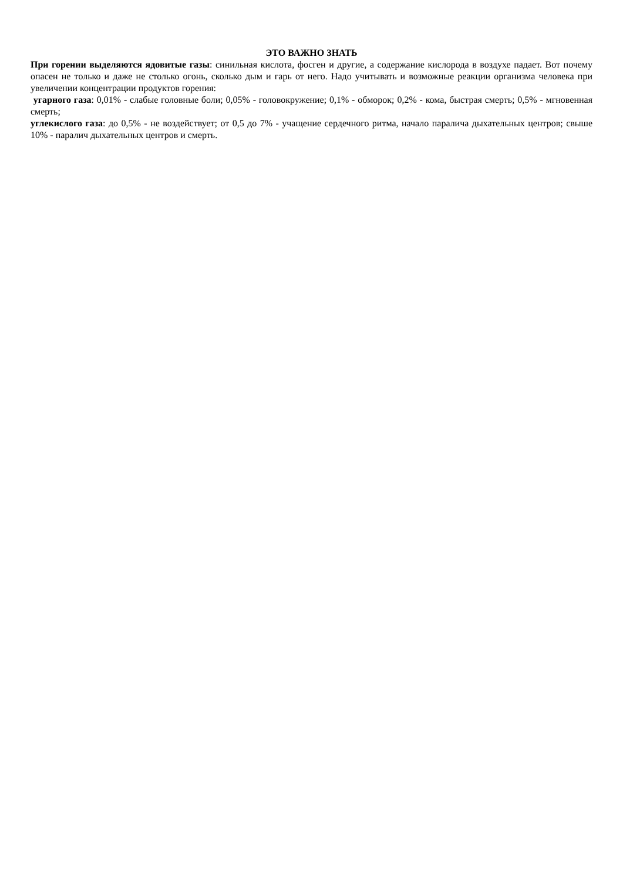ЭТО ВАЖНО ЗНАТЬ
При горении выделяются ядовитые газы: синильная кислота, фосген и другие, а содержание кислорода в воздухе падает. Вот почему опасен не только и даже не столько огонь, сколько дым и гарь от него. Надо учитывать и возможные реакции организма человека при увеличении концентрации продуктов горения:
угарного газа: 0,01% - слабые головные боли; 0,05% - головокружение; 0,1% - обморок; 0,2% - кома, быстрая смерть; 0,5% - мгновенная смерть;
углекислого газа: до 0,5% - не воздействует; от 0,5 до 7% - учащение сердечного ритма, начало паралича дыхательных центров; свыше 10% - паралич дыхательных центров и смерть.